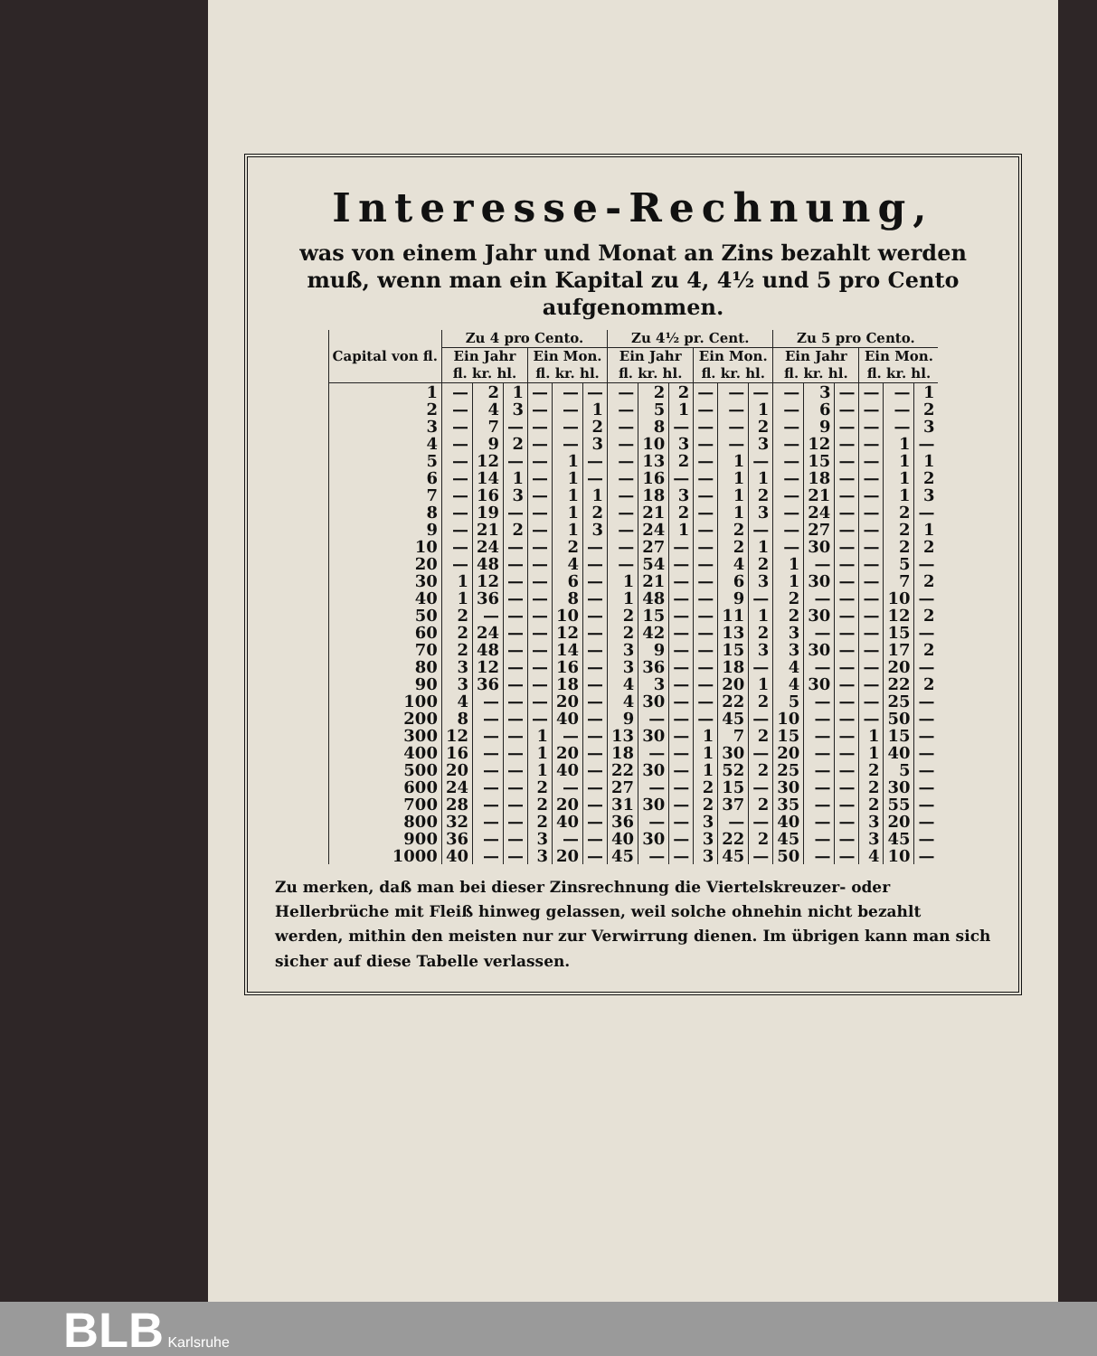Interesse-Rechnung,
was von einem Jahr und Monat an Zins bezahlt werden muß, wenn man ein Kapital zu 4, 4½ und 5 pro Cento aufgenommen.
| Capital von fl. | Zu 4 pro Cento. | | | | | | Zu 4½ pr. Cent. | | | | | | Zu 5 pro Cento. | | | | | |
| --- | --- | --- | --- | --- | --- | --- | --- | --- | --- | --- | --- | --- | --- | --- | --- | --- | --- | --- |
| | Ein Jahr fl. kr. hl. | | | Ein Mon. fl. kr. hl. | | | Ein Jahr fl. kr. hl. | | | Ein Mon. fl. kr. hl. | | | Ein Jahr fl. kr. hl. | | | Ein Mon. fl. kr. hl. | | |
| 1 | — | 2 | 1 | — | — | — | — | 2 | 2 | — | — | — | — | 3 | — | — | — | 1 |
| 2 | — | 4 | 3 | — | — | 1 | — | 5 | 1 | — | — | 1 | — | 6 | — | — | — | 2 |
| 3 | — | 7 | — | — | — | 2 | — | 8 | — | — | — | 2 | — | 9 | — | — | — | 3 |
| 4 | — | 9 | 2 | — | — | 3 | — | 10 | 3 | — | — | 3 | — | 12 | — | — | 1 | — |
| 5 | — | 12 | — | — | 1 | — | — | 13 | 2 | — | 1 | — | — | 15 | — | — | 1 | 1 |
| 6 | — | 14 | 1 | — | 1 | — | — | 16 | — | — | 1 | 1 | — | 18 | — | — | 1 | 2 |
| 7 | — | 16 | 3 | — | 1 | 1 | — | 18 | 3 | — | 1 | 2 | — | 21 | — | — | 1 | 3 |
| 8 | — | 19 | — | — | 1 | 2 | — | 21 | 2 | — | 1 | 3 | — | 24 | — | — | 2 | — |
| 9 | — | 21 | 2 | — | 1 | 3 | — | 24 | 1 | — | 2 | — | — | 27 | — | — | 2 | 1 |
| 10 | — | 24 | — | — | 2 | — | — | 27 | — | — | 2 | 1 | — | 30 | — | — | 2 | 2 |
| 20 | — | 48 | — | — | 4 | — | — | 54 | — | — | 4 | 2 | 1 | — | — | — | 5 | — |
| 30 | 1 | 12 | — | — | 6 | — | 1 | 21 | — | — | 6 | 3 | 1 | 30 | — | — | 7 | 2 |
| 40 | 1 | 36 | — | — | 8 | — | 1 | 48 | — | — | 9 | — | 2 | — | — | — | 10 | — |
| 50 | 2 | — | — | — | 10 | — | 2 | 15 | — | — | 11 | 1 | 2 | 30 | — | — | 12 | 2 |
| 60 | 2 | 24 | — | — | 12 | — | 2 | 42 | — | — | 13 | 2 | 3 | — | — | — | 15 | — |
| 70 | 2 | 48 | — | — | 14 | — | 3 | 9 | — | — | 15 | 3 | 3 | 30 | — | — | 17 | 2 |
| 80 | 3 | 12 | — | — | 16 | — | 3 | 36 | — | — | 18 | — | 4 | — | — | — | 20 | — |
| 90 | 3 | 36 | — | — | 18 | — | 4 | 3 | — | — | 20 | 1 | 4 | 30 | — | — | 22 | 2 |
| 100 | 4 | — | — | — | 20 | — | 4 | 30 | — | — | 22 | 2 | 5 | — | — | — | 25 | — |
| 200 | 8 | — | — | — | 40 | — | 9 | — | — | — | 45 | — | 10 | — | — | — | 50 | — |
| 300 | 12 | — | — | 1 | — | — | 13 | 30 | — | 1 | 7 | 2 | 15 | — | — | 1 | 15 | — |
| 400 | 16 | — | — | 1 | 20 | — | 18 | — | — | 1 | 30 | — | 20 | — | — | 1 | 40 | — |
| 500 | 20 | — | — | 1 | 40 | — | 22 | 30 | — | 1 | 52 | 2 | 25 | — | — | 2 | 5 | — |
| 600 | 24 | — | — | 2 | — | — | 27 | — | — | 2 | 15 | — | 30 | — | — | 2 | 30 | — |
| 700 | 28 | — | — | 2 | 20 | — | 31 | 30 | — | 2 | 37 | 2 | 35 | — | — | 2 | 55 | — |
| 800 | 32 | — | — | 2 | 40 | — | 36 | — | — | 3 | — | — | 40 | — | — | 3 | 20 | — |
| 900 | 36 | — | — | 3 | — | — | 40 | 30 | — | 3 | 22 | 2 | 45 | — | — | 3 | 45 | — |
| 1000 | 40 | — | — | 3 | 20 | — | 45 | — | — | 3 | 45 | — | 50 | — | — | 4 | 10 | — |
Zu merken, daß man bei dieser Zinsrechnung die Viertelskreuzer- oder Hellerbrüche mit Fleiß hinweg gelassen, weil solche ohnehin nicht bezahlt werden, mithin den meisten nur zur Verwirrung dienen. Im übrigen kann man sich sicher auf diese Tabelle verlassen.
BLB Karlsruhe